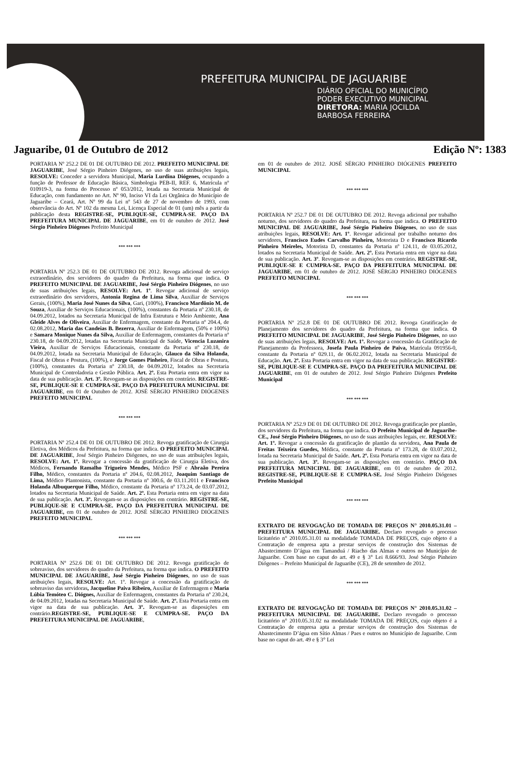PREFEITURA MUNICIPAL DE JAGUARIBE
DIÁRIO OFICIAL DO MUNICÍPIO
PODER EXECUTIVO MUNICIPAL
DIRETORA: MARIA JOCILDA
BARBOSA FERREIRA
Jaguaribe, 01 de Outubro de 2012 Edição Nº: 1383
PORTARIA Nº 252.2 DE 01 DE OUTUBRO DE 2012. PREFEITO MUNICIPAL DE JAGUARIBE, José Sérgio Pinheiro Diógenes, no uso de suas atribuições legais, RESOLVE: Conceder a servidora Municipal, Maria Lurdina Diógenes, ocupando a função de Professor de Educação Básica, Simbologia PEB-II, REF. 6, Matrícula nº 010919-3, na forma do Processo nº 053/2012, lotada na Secretaria Municipal de Educação, com fundamento no Art. Nº 90, Inciso VI da Lei Orgânica do Município de Jaguaribe – Ceará, Art. Nº 99 da Lei nº 543 de 27 de novembro de 1993, com observância do Art. Nº 102 da mesma Lei, Licença Especial de 01 (um) mês a partir da publicação desta REGISTRE-SE, PUBLIQUE-SE, CUMPRA-SE. PAÇO DA PREFEITURA MUNICIPAL DE JAGUARIBE, em 01 de outubro de 2012. José Sérgio Pinheiro Diógenes Prefeito Municipal
*** *** ***
PORTARIA Nº 252.3 DE 01 DE OUTUBRO DE 2012. Revoga adicional de serviço extraordinário, dos servidores do quadro da Prefeitura, na forma que indica. O PREFEITO MUNICIPAL DE JAGUARIBE, José Sérgio Pinheiro Diógenes, no uso de suas atribuições legais, RESOLVE: Art. 1º. Revogar adicional de serviço extraordinário dos servidores, Antonia Regina de Lima Silva, Auxiliar de Serviços Gerais, (100%), Maria José Nunes da Silva, Gari, (100%), Francisco Mardônio M. de Souza, Auxiliar de Serviços Educacionais, (100%), constantes da Portaria nº 230.18, de 04.09.2012, lotados na Secretaria Municipal de Infra Estrutura e Meio Ambiente, Ana Gleide Alves de Oliveira, Auxiliar de Enfermagem, constante da Portaria nº 204.4, de 02.08.2012, Maria das Candeias B. Bezerra, Auxiliar de Enfermagem, (50% e 100%) e Samara Monique Nunes da Silva, Auxiliar de Enfermagem, constantes da Portaria nº 230.18, de 04.09.2012, lotadas na Secretaria Municipal de Saúde, Vicencia Luzanira Vieira, Auxiliar de Serviços Educacionais, constante da Portaria nº 230.18, de 04.09.2012, lotada na Secretaria Municipal de Educação, Glauco da Silva Holanda, Fiscal de Obras e Postura, (100%), e Jorge Gomes Pinheiro, Fiscal de Obras e Postura, (100%), constantes da Portaria nº 230.18, de 04.09.2012, lotados na Secretaria Municipal de Controladoria e Gestão Pública. Art. 2º. Esta Portaria entra em vigor na data de sua publicação. Art. 3º. Revogam-se as disposições em contrário. REGISTRE-SE, PUBLIQUE-SE E CUMPRA-SE. PAÇO DA PREFEITURA MUNICIPAL DE JAGUARIBE, em 01 de Outubro de 2012. JOSÉ SÉRGIO PINHEIRO DIÓGENES PREFEITO MUNICIPAL
*** *** ***
PORTARIA Nº 252.4 DE 01 DE OUTUBRO DE 2012. Revoga gratificação de Cirurgia Eletiva, dos Médicos da Prefeitura, na forma que indica. O PREFEITO MUNICIPAL DE JAGUARIBE, José Sérgio Pinheiro Diógenes, no uso de suas atribuições legais, RESOLVE: Art. 1º. Revogar a concessão da gratificação de Cirurgia Eletiva, dos Médicos, Fernando Ramalho Trigueiro Mendes, Médico PSF e Abraão Pereira Filho, Médico, constantes da Portaria nº 204.6, 02.08.2012, Joaquim Santiago de Lima, Médico Plantonista, constante da Portaria nº 300.6, de 03.11.2011 e Francisco Holanda Albuquerque Filho, Médico, constante da Portaria nº 173.24, de 03.07.2012, lotados na Secretaria Municipal de Saúde. Art. 2º. Esta Portaria entra em vigor na data de sua publicação. Art. 3º. Revogam-se as disposições em contrário. REGISTRE-SE, PUBLIQUE-SE E CUMPRA-SE. PAÇO DA PREFEITURA MUNICIPAL DE JAGUARIBE, em 01 de outubro de 2012. JOSÉ SÉRGIO PINHEIRO DIÓGENES PREFEITO MUNICIPAL
*** *** ***
PORTARIA Nº 252.6 DE 01 DE OUTUBRO DE 2012. Revoga gratificação de sobreaviso, dos servidores do quadro da Prefeitura, na forma que indica. O PREFEITO MUNICIPAL DE JAGUARIBE, José Sérgio Pinheiro Diógenes, no uso de suas atribuições legais, RESOLVE: Art. 1º. Revogar a concessão da gratificação de sobreaviso das servidoras, Jacqueline Paiva Ribeiro, Auxiliar de Enfermagem e Maria Lúbia Temóteo C. Diógnes, Auxiliar de Enfermagem, constantes da Portaria nº 230.24, de 04.09.2012, lotadas na Secretaria Municipal de Saúde. Art. 2º. Esta Portaria entra em vigor na data de sua publicação. Art. 3º. Revogam-se as disposições em contrário.REGISTRE-SE, PUBLIQUE-SE E CUMPRA-SE. PAÇO DA PREFEITURA MUNICIPAL DE JAGUARIBE,
em 01 de outubro de 2012. JOSÉ SÉRGIO PINHEIRO DIÓGENES PREFEITO MUNICIPAL
*** *** ***
PORTARIA Nº 252.7 DE 01 DE OUTUBRO DE 2012. Revoga adicional por trabalho noturno, dos servidores do quadro da Prefeitura, na forma que indica. O PREFEITO MUNICIPAL DE JAGUARIBE, José Sérgio Pinheiro Diógenes, no uso de suas atribuições legais, RESOLVE: Art. 1º. Revogar adicional por trabalho noturno dos servidores, Francisco Eudes Carvalho Pinheiro, Motorista D e Francisco Ricardo Pinheiro Meireles, Motorista D, constantes da Portaria nº 124.11, de 03.05.2012, lotados na Secretaria Municipal de Saúde. Art. 2º. Esta Portaria entra em vigor na data de sua publicação. Art. 3º. Revogam-se as disposições em contrário. REGISTRE-SE, PUBLIQUE-SE E CUMPRA-SE. PAÇO DA PREFEITURA MUNICIPAL DE JAGUARIBE, em 01 de outubro de 2012. JOSÉ SÉRGIO PINHEIRO DIÓGENES PREFEITO MUNICIPAL
*** *** ***
PORTARIA Nº 252.8 DE 01 DE OUTUBRO DE 2012. Revoga Gratificação de Planejamento dos servidores do quadro da Prefeitura, na forma que indica. O PREFEITO MUNICIPAL DE JAGUARIBE, José Sérgio Pinheiro Diógenes, no uso de suas atribuições legais, RESOLVE: Art. 1º. Revogar a concessão da Gratificação de Planejamento da Professora, Josefa Paula Pinheiro de Paiva, Matrícula 091956-0, constante da Portaria nº 029.11, de 06.02.2012, lotada na Secretaria Municipal de Educação. Art. 2º. Esta Portaria entra em vigor na data de sua publicação. REGISTRE-SE, PUBLIQUE-SE E CUMPRA-SE. PAÇO DA PREFEITURA MUNICIPAL DE JAGUARIBE, em 01 de outubro de 2012. José Sérgio Pinheiro Diógenes Prefeito Municipal
*** *** ***
PORTARIA Nº 252.9 DE 01 DE OUTUBRO DE 2012. Revoga gratificação por plantão, dos servidores da Prefeitura, na forma que indica. O Prefeito Municipal de Jaguaribe-CE., José Sérgio Pinheiro Diógenes, no uso de suas atribuições legais, etc. RESOLVE: Art. 1º. Revogar a concessão da gratificação de plantão da servidora, Ana Paula de Freitas Teixeira Guedes, Médica, constante da Portaria nº 173.28, de 03.07.2012, lotada na Secretaria Municipal de Saúde. Art. 2º. Esta Portaria entra em vigor na data de sua publicação. Art. 3º. Revogam-se as disposições em contrário. PAÇO DA PREFEITURA MUNICIPAL DE JAGUARIBE, em 01 de outubro de 2012. REGISTRE-SE, PUBLIQUE-SE E CUMPRA-SE. José Sérgio Pinheiro Diógenes Prefeito Municipal
*** *** ***
EXTRATO DE REVOGAÇÃO DE TOMADA DE PREÇOS N° 2010.05.31.01 – PREFEITURA MUNICIPAL DE JAGUARIBE. Declaro revogado o processo licitatório n° 2010.05.31.01 na modalidade TOMADA DE PREÇOS, cujo objeto é a Contratação de empresa apta a prestar serviços de construção dos Sistemas de Abastecimento D’água em Tamanduá / Riacho das Almas e outros no Município de Jaguaribe. Com base no caput do art. 49 e § 3° Lei 8.666/93. José Sérgio Pinheiro Diógenes – Prefeito Municipal de Jaguaribe (CE), 28 de setembro de 2012.
*** *** ***
EXTRATO DE REVOGAÇÃO DE TOMADA DE PREÇOS N° 2010.05.31.02 – PREFEITURA MUNICIPAL DE JAGUARIBE. Declaro revogado o processo licitatório n° 2010.05.31.02 na modalidade TOMADA DE PREÇOS, cujo objeto é a Contratação de empresa apta a prestar serviços de construção dos Sistemas de Abastecimento D’água em Sítio Almas / Paes e outros no Município de Jaguaribe. Com base no caput do art. 49 e § 3° Lei